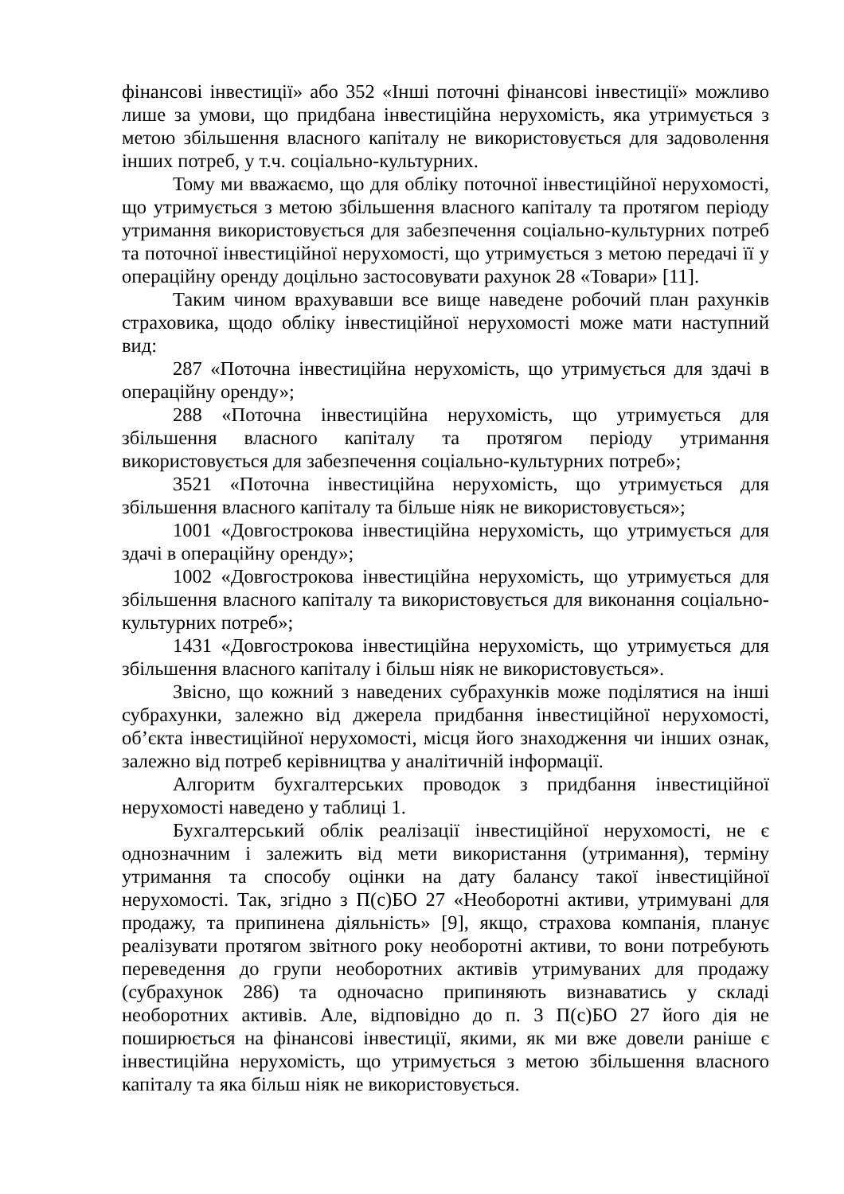фінансові інвестиції» або 352 «Інші поточні фінансові інвестиції» можливо лише за умови, що придбана інвестиційна нерухомість, яка утримується з метою збільшення власного капіталу не використовується для задоволення інших потреб, у т.ч. соціально-культурних.
Тому ми вважаємо, що для обліку поточної інвестиційної нерухомості, що утримується з метою збільшення власного капіталу та протягом періоду утримання використовується для забезпечення соціально-культурних потреб та поточної інвестиційної нерухомості, що утримується з метою передачі її у операційну оренду доцільно застосовувати рахунок 28 «Товари» [11].
Таким чином врахувавши все вище наведене робочий план рахунків страховика, щодо обліку інвестиційної нерухомості може мати наступний вид:
287 «Поточна інвестиційна нерухомість, що утримується для здачі в операційну оренду»;
288 «Поточна інвестиційна нерухомість, що утримується для збільшення власного капіталу та протягом періоду утримання використовується для забезпечення соціально-культурних потреб»;
3521 «Поточна інвестиційна нерухомість, що утримується для збільшення власного капіталу та більше ніяк не використовується»;
1001 «Довгострокова інвестиційна нерухомість, що утримується для здачі в операційну оренду»;
1002 «Довгострокова інвестиційна нерухомість, що утримується для збільшення власного капіталу та використовується для виконання соціально-культурних потреб»;
1431 «Довгострокова інвестиційна нерухомість, що утримується для збільшення власного капіталу і більш ніяк не використовується».
Звісно, що кожний з наведених субрахунків може поділятися на інші субрахунки, залежно від джерела придбання інвестиційної нерухомості, об’єкта інвестиційної нерухомості, місця його знаходження чи інших ознак, залежно від потреб керівництва у аналітичній інформації.
Алгоритм бухгалтерських проводок з придбання інвестиційної нерухомості наведено у таблиці 1.
Бухгалтерський облік реалізації інвестиційної нерухомості, не є однозначним і залежить від мети використання (утримання), терміну утримання та способу оцінки на дату балансу такої інвестиційної нерухомості. Так, згідно з П(с)БО 27 «Необоротні активи, утримувані для продажу, та припинена діяльність» [9], якщо, страхова компанія, планує реалізувати протягом звітного року необоротні активи, то вони потребують переведення до групи необоротних активів утримуваних для продажу (субрахунок 286) та одночасно припиняють визнаватись у складі необоротних активів. Але, відповідно до п. 3 П(с)БО 27 його дія не поширюється на фінансові інвестиції, якими, як ми вже довели раніше є інвестиційна нерухомість, що утримується з метою збільшення власного капіталу та яка більш ніяк не використовується.